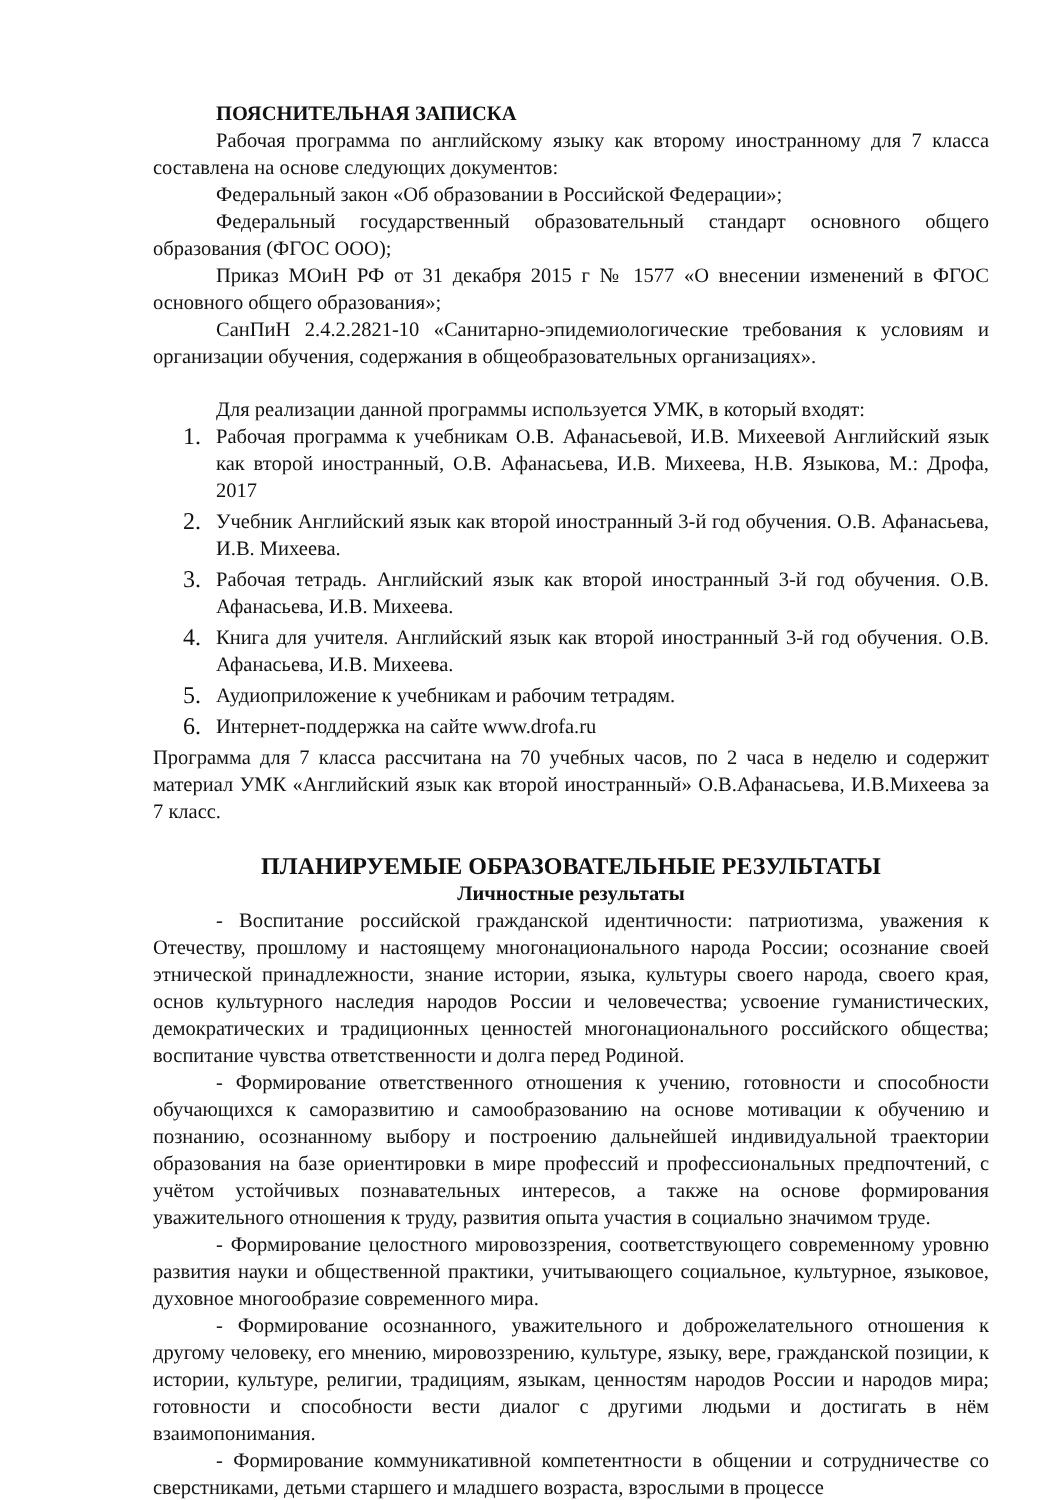ПОЯСНИТЕЛЬНАЯ ЗАПИСКА
Рабочая программа по английскому языку как второму иностранному для 7 класса составлена на основе следующих документов:
Федеральный закон «Об образовании в Российской Федерации»;
Федеральный государственный образовательный стандарт основного общего образования (ФГОС ООО);
Приказ МОиН РФ от 31 декабря 2015 г № 1577 «О внесении изменений в ФГОС основного общего образования»;
СанПиН 2.4.2.2821-10 «Санитарно-эпидемиологические требования к условиям и организации обучения, содержания в общеобразовательных организациях».
Для реализации данной программы используется УМК, в который входят:
1. Рабочая программа к учебникам О.В. Афанасьевой, И.В. Михеевой Английский язык как второй иностранный, О.В. Афанасьева, И.В. Михеева, Н.В. Языкова, М.: Дрофа, 2017
2. Учебник Английский язык как второй иностранный 3-й год обучения. О.В. Афанасьева, И.В. Михеева.
3. Рабочая тетрадь. Английский язык как второй иностранный 3-й год обучения. О.В. Афанасьева, И.В. Михеева.
4. Книга для учителя. Английский язык как второй иностранный 3-й год обучения. О.В. Афанасьева, И.В. Михеева.
5. Аудиоприложение к учебникам и рабочим тетрадям.
6. Интернет-поддержка на сайте www.drofa.ru
Программа для 7 класса рассчитана на 70 учебных часов, по 2 часа в неделю и содержит материал УМК «Английский язык как второй иностранный» О.В.Афанасьева, И.В.Михеева за 7 класс.
ПЛАНИРУЕМЫЕ ОБРАЗОВАТЕЛЬНЫЕ РЕЗУЛЬТАТЫ
Личностные результаты
- Воспитание российской гражданской идентичности: патриотизма, уважения к Отечеству, прошлому и настоящему многонационального народа России; осознание своей этнической принадлежности, знание истории, языка, культуры своего народа, своего края, основ культурного наследия народов России и человечества; усвоение гуманистических, демократических и традиционных ценностей многонационального российского общества; воспитание чувства ответственности и долга перед Родиной.
- Формирование ответственного отношения к учению, готовности и способности обучающихся к саморазвитию и самообразованию на основе мотивации к обучению и познанию, осознанному выбору и построению дальнейшей индивидуальной траектории образования на базе ориентировки в мире профессий и профессиональных предпочтений, с учётом устойчивых познавательных интересов, а также на основе формирования уважительного отношения к труду, развития опыта участия в социально значимом труде.
- Формирование целостного мировоззрения, соответствующего современному уровню развития науки и общественной практики, учитывающего социальное, культурное, языковое, духовное многообразие современного мира.
- Формирование осознанного, уважительного и доброжелательного отношения к другому человеку, его мнению, мировоззрению, культуре, языку, вере, гражданской позиции, к истории, культуре, религии, традициям, языкам, ценностям народов России и народов мира; готовности и способности вести диалог с другими людьми и достигать в нём взаимопонимания.
- Формирование коммуникативной компетентности в общении и сотрудничестве со сверстниками, детьми старшего и младшего возраста, взрослыми в процессе